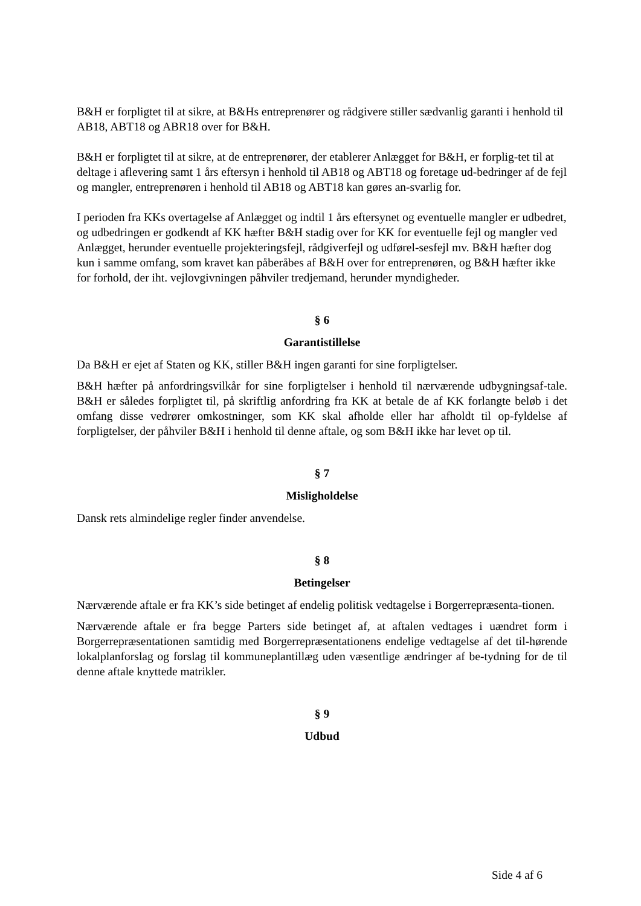B&H er forpligtet til at sikre, at B&Hs entreprenører og rådgivere stiller sædvanlig garanti i henhold til AB18, ABT18 og ABR18 over for B&H.
B&H er forpligtet til at sikre, at de entreprenører, der etablerer Anlægget for B&H, er forplig-tet til at deltage i aflevering samt 1 års eftersyn i henhold til AB18 og ABT18 og foretage ud-bedringer af de fejl og mangler, entreprenøren i henhold til AB18 og ABT18 kan gøres an-svarlig for.
I perioden fra KKs overtagelse af Anlægget og indtil 1 års eftersynet og eventuelle mangler er udbedret, og udbedringen er godkendt af KK hæfter B&H stadig over for KK for eventuelle fejl og mangler ved Anlægget, herunder eventuelle projekteringsfejl, rådgiverfejl og udførel-sesfejl mv. B&H hæfter dog kun i samme omfang, som kravet kan påberåbes af B&H over for entreprenøren, og B&H hæfter ikke for forhold, der iht. vejlovgivningen påhviler tredjemand, herunder myndigheder.
§ 6
Garantistillelse
Da B&H er ejet af Staten og KK, stiller B&H ingen garanti for sine forpligtelser.
B&H hæfter på anfordringsvilkår for sine forpligtelser i henhold til nærværende udbygningsaf-tale. B&H er således forpligtet til, på skriftlig anfordring fra KK at betale de af KK forlangte beløb i det omfang disse vedrører omkostninger, som KK skal afholde eller har afholdt til op-fyldelse af forpligtelser, der påhviler B&H i henhold til denne aftale, og som B&H ikke har levet op til.
§ 7
Misligholdelse
Dansk rets almindelige regler finder anvendelse.
§ 8
Betingelser
Nærværende aftale er fra KK’s side betinget af endelig politisk vedtagelse i Borgerrepræsenta-tionen.
Nærværende aftale er fra begge Parters side betinget af, at aftalen vedtages i uændret form i Borgerrepræsentationen samtidig med Borgerrepræsentationens endelige vedtagelse af det til-hørende lokalplanforslag og forslag til kommuneplantillæg uden væsentlige ændringer af be-tydning for de til denne aftale knyttede matrikler.
§ 9
Udbud
Side 4 af 6